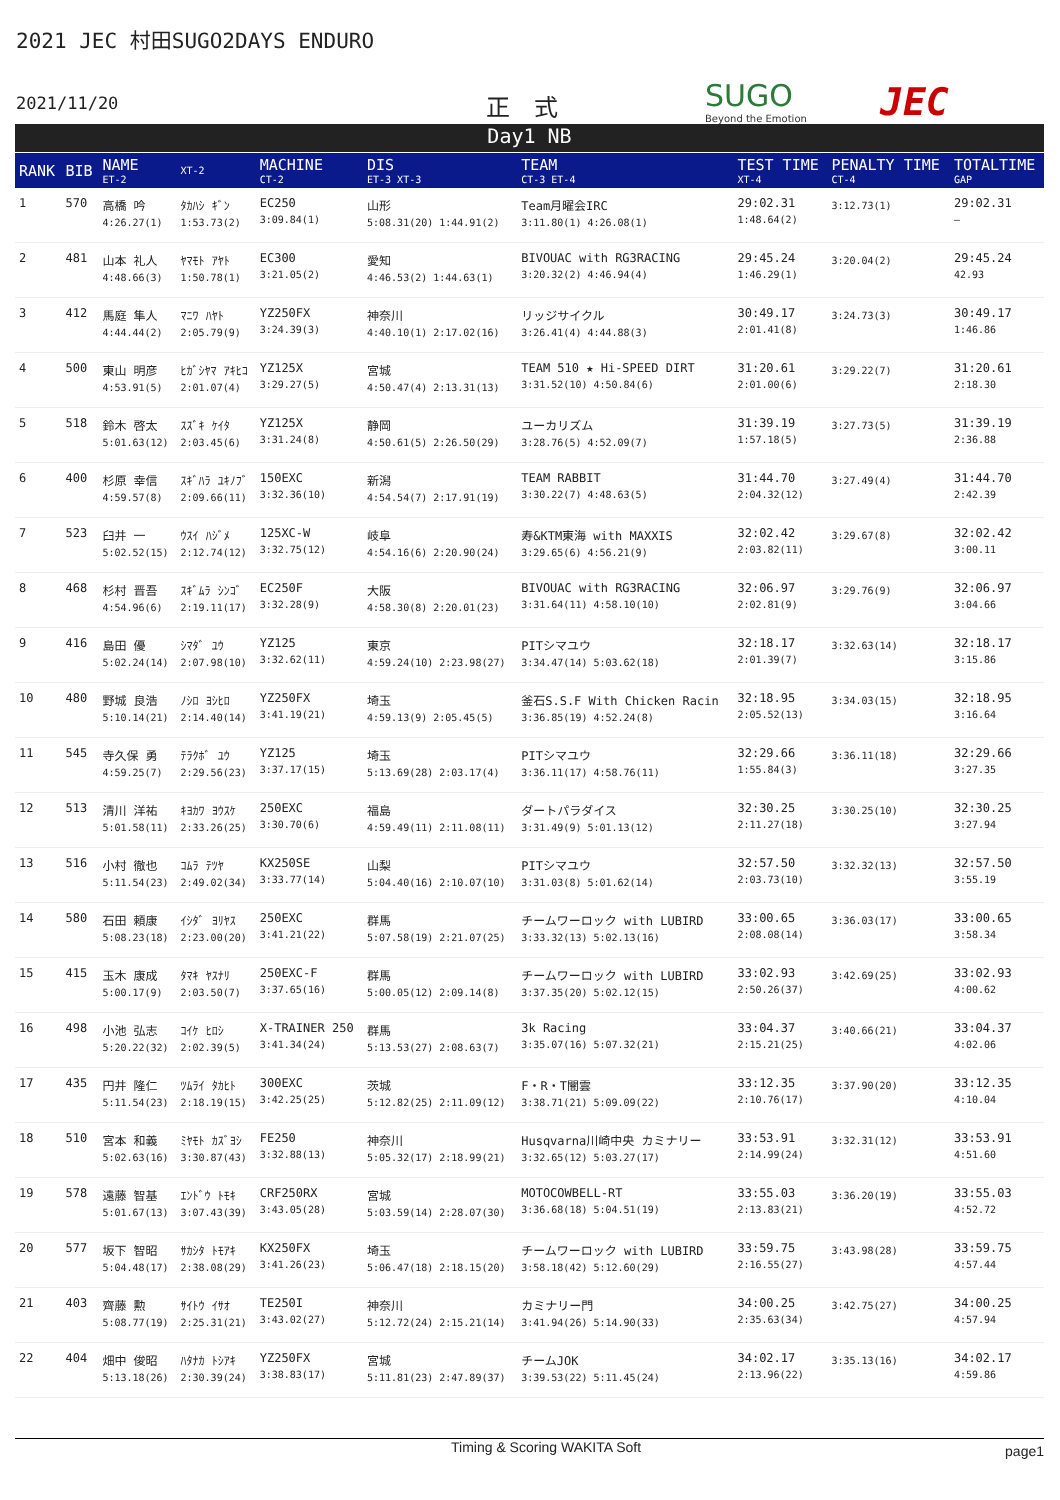2021 JEC 村田SUGO2DAYS ENDURO
2021/11/20 正　式 SUGO
Beyond the Emotion
JEC
Day1 NB
| RANK | BIB | NAME ET-2 | XT-2 | MACHINE CT-2 | DIS ET-3 XT-3 | TEAM CT-3 ET-4 | TEST TIME XT-4 | PENALTY TIME CT-4 | TOTALTIME GAP |
| --- | --- | --- | --- | --- | --- | --- | --- | --- | --- |
| 1 | 570 | 高橋 吟 4:26.27(1) | ﾀｶﾊｼ ｷﾞﾝ 1:53.73(2) | EC250 3:09.84(1) | 山形 5:08.31(20) 1:44.91(2) | Team月曜会IRC 3:11.80(1) 4:26.08(1) | 29:02.31 1:48.64(2) | 3:12.73(1) | 29:02.31 – |
| 2 | 481 | 山本 礼人 4:48.66(3) | ﾔﾏﾓﾄ ｱﾔﾄ 1:50.78(1) | EC300 3:21.05(2) | 愛知 4:46.53(2) 1:44.63(1) | BIVOUAC with RG3RACING 3:20.32(2) 4:46.94(4) | 29:45.24 1:46.29(1) | 3:20.04(2) | 29:45.24 42.93 |
| 3 | 412 | 馬庭 隼人 4:44.44(2) | ﾏﾆﾜ ﾊﾔﾄ 2:05.79(9) | YZ250FX 3:24.39(3) | 神奈川 4:40.10(1) 2:17.02(16) | リッジサイクル 3:26.41(4) 4:44.88(3) | 30:49.17 2:01.41(8) | 3:24.73(3) | 30:49.17 1:46.86 |
| 4 | 500 | 東山 明彦 4:53.91(5) | ﾋｶﾞｼﾔﾏ ｱｷﾋｺ 2:01.07(4) | YZ125X 3:29.27(5) | 宮城 4:50.47(4) 2:13.31(13) | TEAM 510 ★ Hi-SPEED DIRT 3:31.52(10) 4:50.84(6) | 31:20.61 2:01.00(6) | 3:29.22(7) | 31:20.61 2:18.30 |
| 5 | 518 | 鈴木 啓太 5:01.63(12) | ｽｽﾞｷ ｹｲﾀ 2:03.45(6) | YZ125X 3:31.24(8) | 静岡 4:50.61(5) 2:26.50(29) | ユーカリズム 3:28.76(5) 4:52.09(7) | 31:39.19 1:57.18(5) | 3:27.73(5) | 31:39.19 2:36.88 |
| 6 | 400 | 杉原 幸信 4:59.57(8) | ｽｷﾞﾊﾗ ﾕｷﾉﾌﾞ 2:09.66(11) | 150EXC 3:32.36(10) | 新潟 4:54.54(7) 2:17.91(19) | TEAM RABBIT 3:30.22(7) 4:48.63(5) | 31:44.70 2:04.32(12) | 3:27.49(4) | 31:44.70 2:42.39 |
| 7 | 523 | 臼井 一 5:02.52(15) | ｳｽｲ ﾊｼﾞﾒ 2:12.74(12) | 125XC-W 3:32.75(12) | 岐阜 4:54.16(6) 2:20.90(24) | 寿&KTM東海 with MAXXIS 3:29.65(6) 4:56.21(9) | 32:02.42 2:03.82(11) | 3:29.67(8) | 32:02.42 3:00.11 |
| 8 | 468 | 杉村 晋吾 4:54.96(6) | ｽｷﾞﾑﾗ ｼﾝｺﾞ 2:19.11(17) | EC250F 3:32.28(9) | 大阪 4:58.30(8) 2:20.01(23) | BIVOUAC with RG3RACING 3:31.64(11) 4:58.10(10) | 32:06.97 2:02.81(9) | 3:29.76(9) | 32:06.97 3:04.66 |
| 9 | 416 | 島田 優 5:02.24(14) | ｼﾏﾀﾞ ﾕｳ 2:07.98(10) | YZ125 3:32.62(11) | 東京 4:59.24(10) 2:23.98(27) | PITシマユウ 3:34.47(14) 5:03.62(18) | 32:18.17 2:01.39(7) | 3:32.63(14) | 32:18.17 3:15.86 |
| 10 | 480 | 野城 良浩 5:10.14(21) | ﾉｼﾛ ﾖｼﾋﾛ 2:14.40(14) | YZ250FX 3:41.19(21) | 埼玉 4:59.13(9) 2:05.45(5) | 釜石S.S.F With Chicken Racin 3:36.85(19) 4:52.24(8) | 32:18.95 2:05.52(13) | 3:34.03(15) | 32:18.95 3:16.64 |
| 11 | 545 | 寺久保 勇 4:59.25(7) | ﾃﾗｸﾎﾞ ﾕｳ 2:29.56(23) | YZ125 3:37.17(15) | 埼玉 5:13.69(28) 2:03.17(4) | PITシマユウ 3:36.11(17) 4:58.76(11) | 32:29.66 1:55.84(3) | 3:36.11(18) | 32:29.66 3:27.35 |
| 12 | 513 | 清川 洋祐 5:01.58(11) | ｷﾖｶﾜ ﾖｳｽｹ 2:33.26(25) | 250EXC 3:30.70(6) | 福島 4:59.49(11) 2:11.08(11) | ダートパラダイス 3:31.49(9) 5:01.13(12) | 32:30.25 2:11.27(18) | 3:30.25(10) | 32:30.25 3:27.94 |
| 13 | 516 | 小村 徹也 5:11.54(23) | ｺﾑﾗ ﾃﾂﾔ 2:49.02(34) | KX250SE 3:33.77(14) | 山梨 5:04.40(16) 2:10.07(10) | PITシマユウ 3:31.03(8) 5:01.62(14) | 32:57.50 2:03.73(10) | 3:32.32(13) | 32:57.50 3:55.19 |
| 14 | 580 | 石田 頼康 5:08.23(18) | ｲｼﾀﾞ ﾖﾘﾔｽ 2:23.00(20) | 250EXC 3:41.21(22) | 群馬 5:07.58(19) 2:21.07(25) | チームワーロック with LUBIRD 3:33.32(13) 5:02.13(16) | 33:00.65 2:08.08(14) | 3:36.03(17) | 33:00.65 3:58.34 |
| 15 | 415 | 玉木 康成 5:00.17(9) | ﾀﾏｷ ﾔｽﾅﾘ 2:03.50(7) | 250EXC-F 3:37.65(16) | 群馬 5:00.05(12) 2:09.14(8) | チームワーロック with LUBIRD 3:37.35(20) 5:02.12(15) | 33:02.93 2:50.26(37) | 3:42.69(25) | 33:02.93 4:00.62 |
| 16 | 498 | 小池 弘志 5:20.22(32) | ｺｲｹ ﾋﾛｼ 2:02.39(5) | X-TRAINER 250 3:41.34(24) | 群馬 5:13.53(27) 2:08.63(7) | 3k Racing 3:35.07(16) 5:07.32(21) | 33:04.37 2:15.21(25) | 3:40.66(21) | 33:04.37 4:02.06 |
| 17 | 435 | 円井 隆仁 5:11.54(23) | ﾂﾑﾗｲ ﾀｶﾋﾄ 2:18.19(15) | 300EXC 3:42.25(25) | 茨城 5:12.82(25) 2:11.09(12) | F・R・T闇雲 3:38.71(21) 5:09.09(22) | 33:12.35 2:10.76(17) | 3:37.90(20) | 33:12.35 4:10.04 |
| 18 | 510 | 宮本 和義 5:02.63(16) | ﾐﾔﾓﾄ ｶｽﾞﾖｼ 3:30.87(43) | FE250 3:32.88(13) | 神奈川 5:05.32(17) 2:18.99(21) | Husqvarna川崎中央 カミナリー 3:32.65(12) 5:03.27(17) | 33:53.91 2:14.99(24) | 3:32.31(12) | 33:53.91 4:51.60 |
| 19 | 578 | 遠藤 智基 5:01.67(13) | ｴﾝﾄﾞｳ ﾄﾓｷ 3:07.43(39) | CRF250RX 3:43.05(28) | 宮城 5:03.59(14) 2:28.07(30) | MOTOCOWBELL-RT 3:36.68(18) 5:04.51(19) | 33:55.03 2:13.83(21) | 3:36.20(19) | 33:55.03 4:52.72 |
| 20 | 577 | 坂下 智昭 5:04.48(17) | ｻｶｼﾀ ﾄﾓｱｷ 2:38.08(29) | KX250FX 3:41.26(23) | 埼玉 5:06.47(18) 2:18.15(20) | チームワーロック with LUBIRD 3:58.18(42) 5:12.60(29) | 33:59.75 2:16.55(27) | 3:43.98(28) | 33:59.75 4:57.44 |
| 21 | 403 | 齊藤 勲 5:08.77(19) | ｻｲﾄｳ ｲｻｵ 2:25.31(21) | TE250I 3:43.02(27) | 神奈川 5:12.72(24) 2:15.21(14) | カミナリー門 3:41.94(26) 5:14.90(33) | 34:00.25 2:35.63(34) | 3:42.75(27) | 34:00.25 4:57.94 |
| 22 | 404 | 畑中 俊昭 5:13.18(26) | ﾊﾀﾅｶ ﾄｼｱｷ 2:30.39(24) | YZ250FX 3:38.83(17) | 宮城 5:11.81(23) 2:47.89(37) | チームJOK 3:39.53(22) 5:11.45(24) | 34:02.17 2:13.96(22) | 3:35.13(16) | 34:02.17 4:59.86 |
Timing & Scoring WAKITA Soft page1